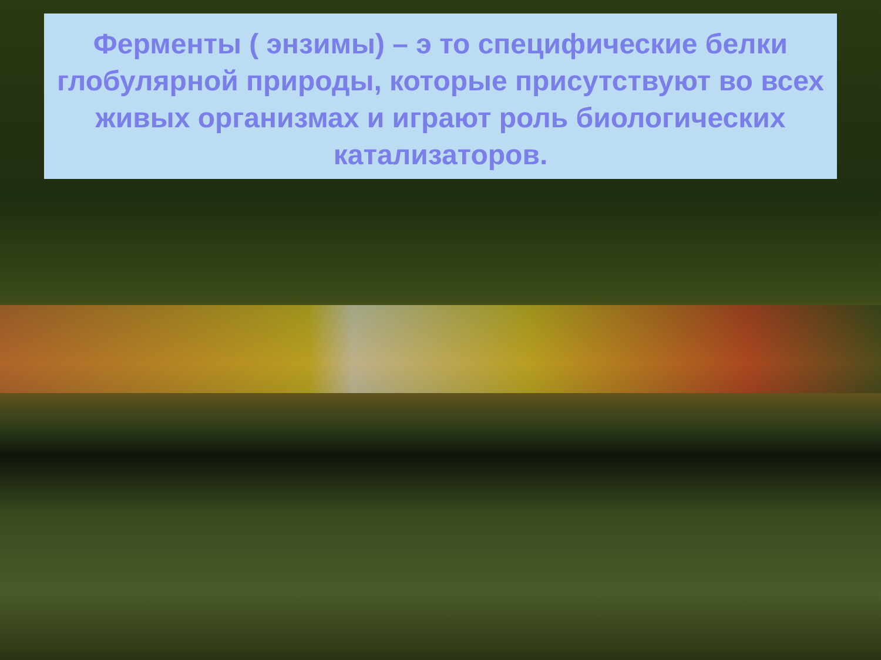Ферменты ( энзимы) – э то специфические белки глобулярной природы, которые присутствуют во всех живых организмах и играют роль биологических катализаторов.